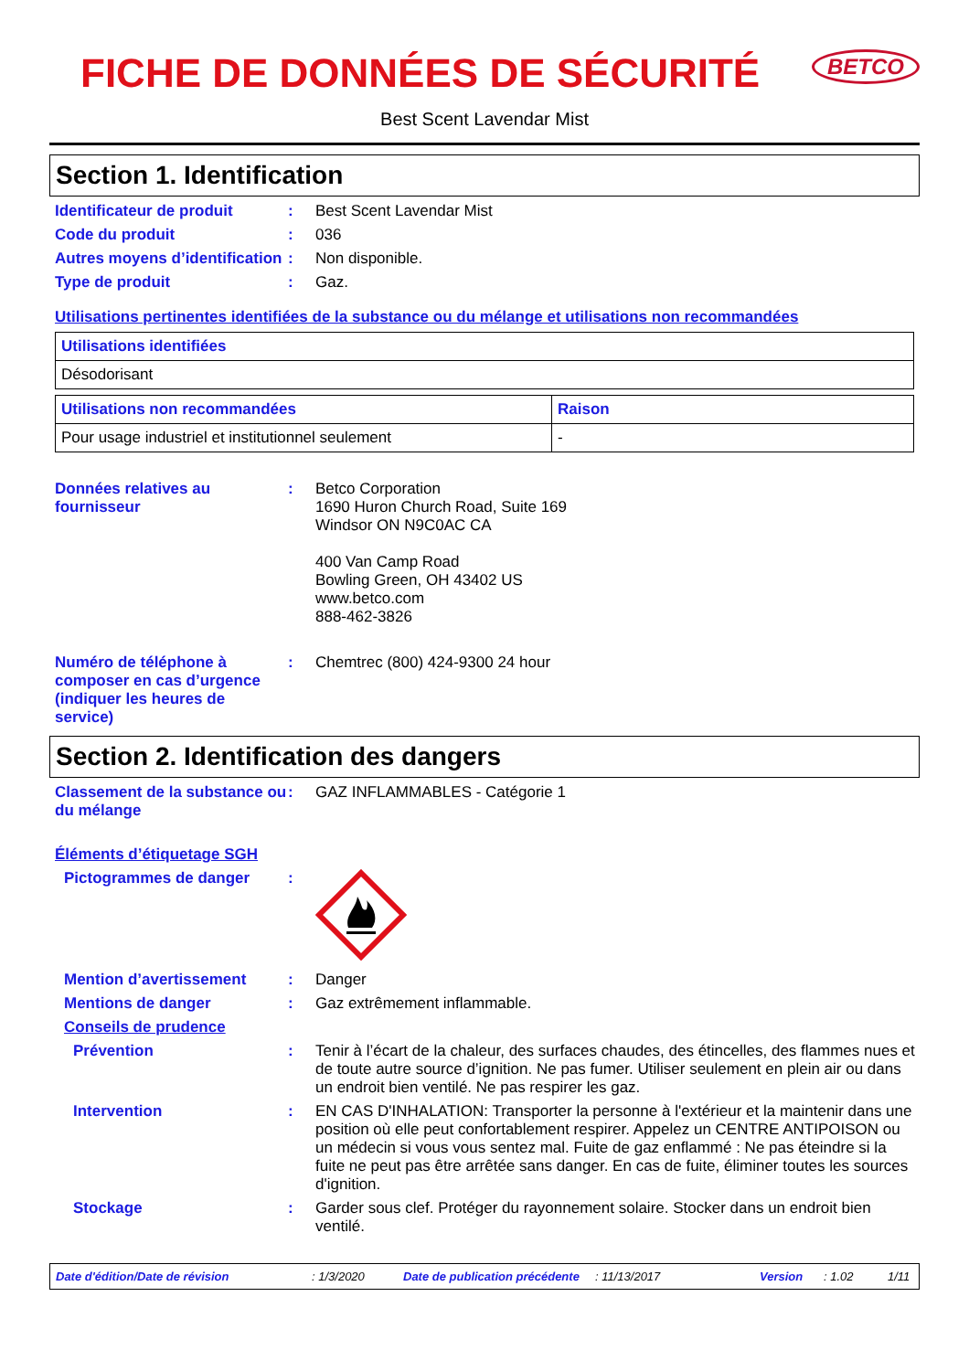FICHE DE DONNÉES DE SÉCURITÉ
BETCO
Best Scent Lavendar Mist
Section 1. Identification
Identificateur de produit : Best Scent Lavendar Mist
Code du produit : 036
Autres moyens d’identification
: Non disponible.
Type de produit : Gaz.
Utilisations pertinentes identifiées de la substance ou du mélange et utilisations non recommandées
| Utilisations identifiées |
| --- |
| Désodorisant |
| Utilisations non recommandées | Raison |
| --- | --- |
| Pour usage industriel et institutionnel seulement | - |
Données relatives au fournisseur
: Betco Corporation
1690 Huron Church Road, Suite 169
Windsor ON N9C0AC CA
400 Van Camp Road
Bowling Green, OH 43402 US
www.betco.com
888-462-3826
Numéro de téléphone à composer en cas d’urgence (indiquer les heures de service)
: Chemtrec (800) 424-9300 24 hour
Section 2. Identification des dangers
Classement de la substance ou du mélange
: GAZ INFLAMMABLES - Catégorie 1
Éléments d’étiquetage SGH
Pictogrammes de danger :
Mention d’avertissement : Danger
Mentions de danger : Gaz extrêmement inflammable.
Conseils de prudence
Prévention : Tenir à l’écart de la chaleur, des surfaces chaudes, des étincelles, des flammes nues et de toute autre source d’ignition. Ne pas fumer. Utiliser seulement en plein air ou dans un endroit bien ventilé. Ne pas respirer les gaz.
Intervention : EN CAS D'INHALATION: Transporter la personne à l'extérieur et la maintenir dans une position où elle peut confortablement respirer. Appelez un CENTRE ANTIPOISON ou un médecin si vous vous sentez mal. Fuite de gaz enflammé : Ne pas éteindre si la fuite ne peut pas être arrêtée sans danger. En cas de fuite, éliminer toutes les sources d'ignition.
Stockage : Garder sous clef. Protéger du rayonnement solaire. Stocker dans un endroit bien ventilé.
Date d'édition/Date de révision: 1/3/2020 Date de publication précédente: 11/13/2017 Version: 1.02 1/11